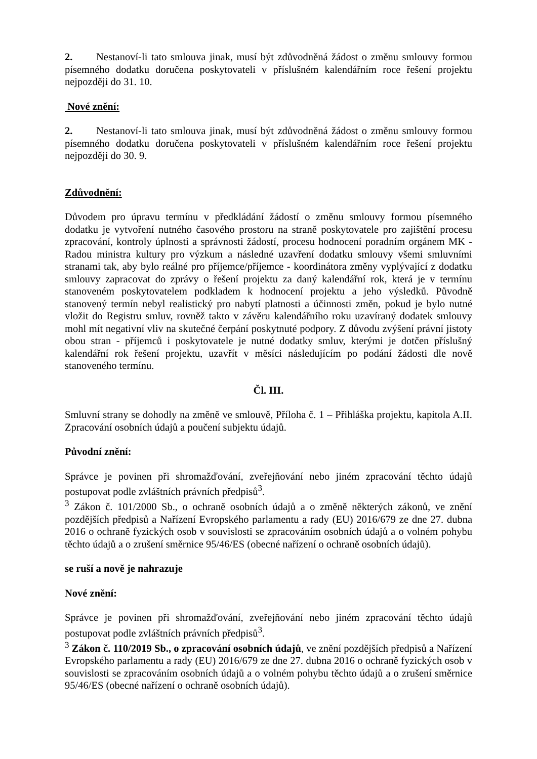2. Nestanoví-li tato smlouva jinak, musí být zdůvodněná žádost o změnu smlouvy formou písemného dodatku doručena poskytovateli v příslušném kalendářním roce řešení projektu nejpozději do 31. 10.
Nové znění:
2. Nestanoví-li tato smlouva jinak, musí být zdůvodněná žádost o změnu smlouvy formou písemného dodatku doručena poskytovateli v příslušném kalendářním roce řešení projektu nejpozději do 30. 9.
Zdůvodnění:
Důvodem pro úpravu termínu v předkládání žádostí o změnu smlouvy formou písemného dodatku je vytvoření nutného časového prostoru na straně poskytovatele pro zajištění procesu zpracování, kontroly úplnosti a správnosti žádostí, procesu hodnocení poradním orgánem MK - Radou ministra kultury pro výzkum a následné uzavření dodatku smlouvy všemi smluvními stranami tak, aby bylo reálné pro příjemce/příjemce - koordinátora změny vyplývající z dodatku smlouvy zapracovat do zprávy o řešení projektu za daný kalendářní rok, která je v termínu stanoveném poskytovatelem podkladem k hodnocení projektu a jeho výsledků. Původně stanovený termín nebyl realistický pro nabytí platnosti a účinnosti změn, pokud je bylo nutné vložit do Registru smluv, rovněž takto v závěru kalendářního roku uzavíraný dodatek smlouvy mohl mít negativní vliv na skutečné čerpání poskytnuté podpory. Z důvodu zvýšení právní jistoty obou stran - příjemců i poskytovatele je nutné dodatky smluv, kterými je dotčen příslušný kalendářní rok řešení projektu, uzavřít v měsíci následujícím po podání žádosti dle nově stanoveného termínu.
Čl. III.
Smluvní strany se dohodly na změně ve smlouvě, Příloha č. 1 – Přihláška projektu, kapitola A.II. Zpracování osobních údajů a poučení subjektu údajů.
Původní znění:
Správce je povinen při shromažďování, zveřejňování nebo jiném zpracování těchto údajů postupovat podle zvláštních právních předpisů<sup>3</sup>.
<sup>3</sup> Zákon č. 101/2000 Sb., o ochraně osobních údajů a o změně některých zákonů, ve znění pozdějších předpisů a Nařízení Evropského parlamentu a rady (EU) 2016/679 ze dne 27. dubna 2016 o ochraně fyzických osob v souvislosti se zpracováním osobních údajů a o volném pohybu těchto údajů a o zrušení směrnice 95/46/ES (obecné nařízení o ochraně osobních údajů).
se ruší a nově je nahrazuje
Nové znění:
Správce je povinen při shromažďování, zveřejňování nebo jiném zpracování těchto údajů postupovat podle zvláštních právních předpisů<sup>3</sup>.
<sup>3</sup> Zákon č. 110/2019 Sb., o zpracování osobních údajů, ve znění pozdějších předpisů a Nařízení Evropského parlamentu a rady (EU) 2016/679 ze dne 27. dubna 2016 o ochraně fyzických osob v souvislosti se zpracováním osobních údajů a o volném pohybu těchto údajů a o zrušení směrnice 95/46/ES (obecné nařízení o ochraně osobních údajů).